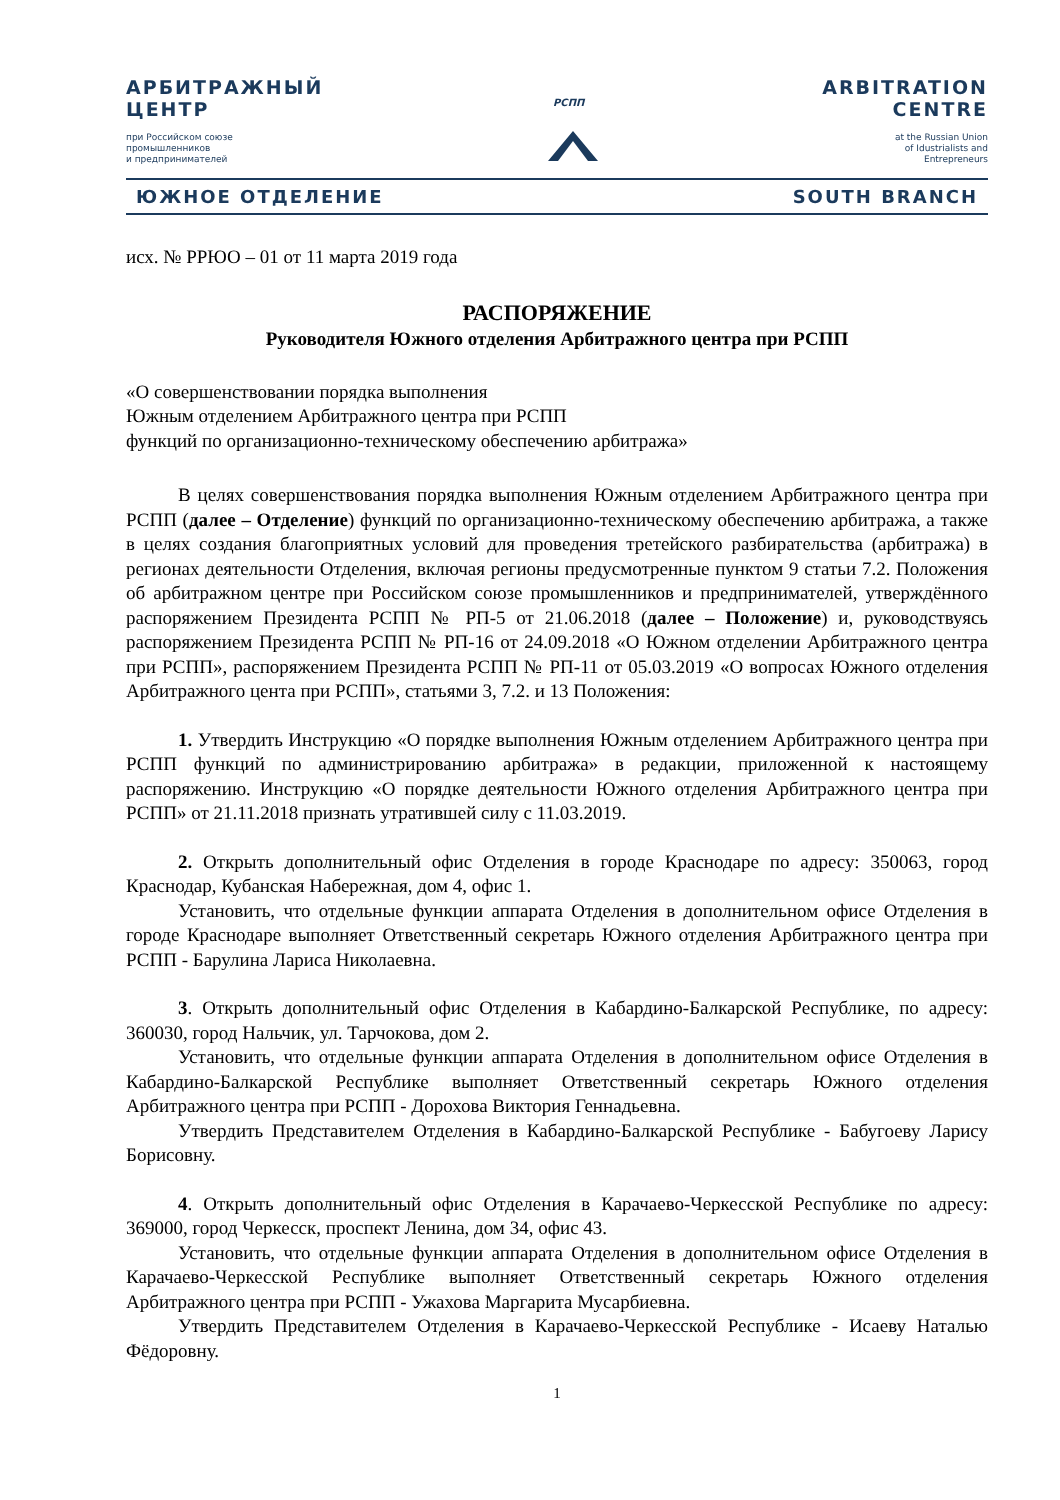АРБИТРАЖНЫЙ
ЦЕНТР
при Российском союзе
промышленников
и предпринимателей
РСПП
ARBITRATION
CENTRE
at the Russian Union
of Idustrialists and
Entrepreneurs
ЮЖНОЕ ОТДЕЛЕНИЕ SOUTH BRANCH
исх. № РРЮО – 01 от 11 марта 2019 года
РАСПОРЯЖЕНИЕ
Руководителя Южного отделения Арбитражного центра при РСПП
«О совершенствовании порядка выполнения
Южным отделением Арбитражного центра при РСПП
функций по организационно-техническому обеспечению арбитража»
В целях совершенствования порядка выполнения Южным отделением Арбитражного центра при РСПП (далее – Отделение) функций по организационно-техническому обеспечению арбитража, а также в целях создания благоприятных условий для проведения третейского разбирательства (арбитража) в регионах деятельности Отделения, включая регионы предусмотренные пунктом 9 статьи 7.2. Положения об арбитражном центре при Российском союзе промышленников и предпринимателей, утверждённого распоряжением Президента РСПП № РП-5 от 21.06.2018 (далее – Положение) и, руководствуясь распоряжением Президента РСПП № РП-16 от 24.09.2018 «О Южном отделении Арбитражного центра при РСПП», распоряжением Президента РСПП № РП-11 от 05.03.2019 «О вопросах Южного отделения Арбитражного цента при РСПП», статьями 3, 7.2. и 13 Положения:
1. Утвердить Инструкцию «О порядке выполнения Южным отделением Арбитражного центра при РСПП функций по администрированию арбитража» в редакции, приложенной к настоящему распоряжению. Инструкцию «О порядке деятельности Южного отделения Арбитражного центра при РСПП» от 21.11.2018 признать утратившей силу с 11.03.2019.
2. Открыть дополнительный офис Отделения в городе Краснодаре по адресу: 350063, город Краснодар, Кубанская Набережная, дом 4, офис 1.
Установить, что отдельные функции аппарата Отделения в дополнительном офисе Отделения в городе Краснодаре выполняет Ответственный секретарь Южного отделения Арбитражного центра при РСПП - Барулина Лариса Николаевна.
3. Открыть дополнительный офис Отделения в Кабардино-Балкарской Республике, по адресу: 360030, город Нальчик, ул. Тарчокова, дом 2.
Установить, что отдельные функции аппарата Отделения в дополнительном офисе Отделения в Кабардино-Балкарской Республике выполняет Ответственный секретарь Южного отделения Арбитражного центра при РСПП - Дорохова Виктория Геннадьевна.
Утвердить Представителем Отделения в Кабардино-Балкарской Республике - Бабугоеву Ларису Борисовну.
4. Открыть дополнительный офис Отделения в Карачаево-Черкесской Республике по адресу: 369000, город Черкесск, проспект Ленина, дом 34, офис 43.
Установить, что отдельные функции аппарата Отделения в дополнительном офисе Отделения в Карачаево-Черкесской Республике выполняет Ответственный секретарь Южного отделения Арбитражного центра при РСПП - Ужахова Маргарита Мусарбиевна.
Утвердить Представителем Отделения в Карачаево-Черкесской Республике - Исаеву Наталью Фёдоровну.
1